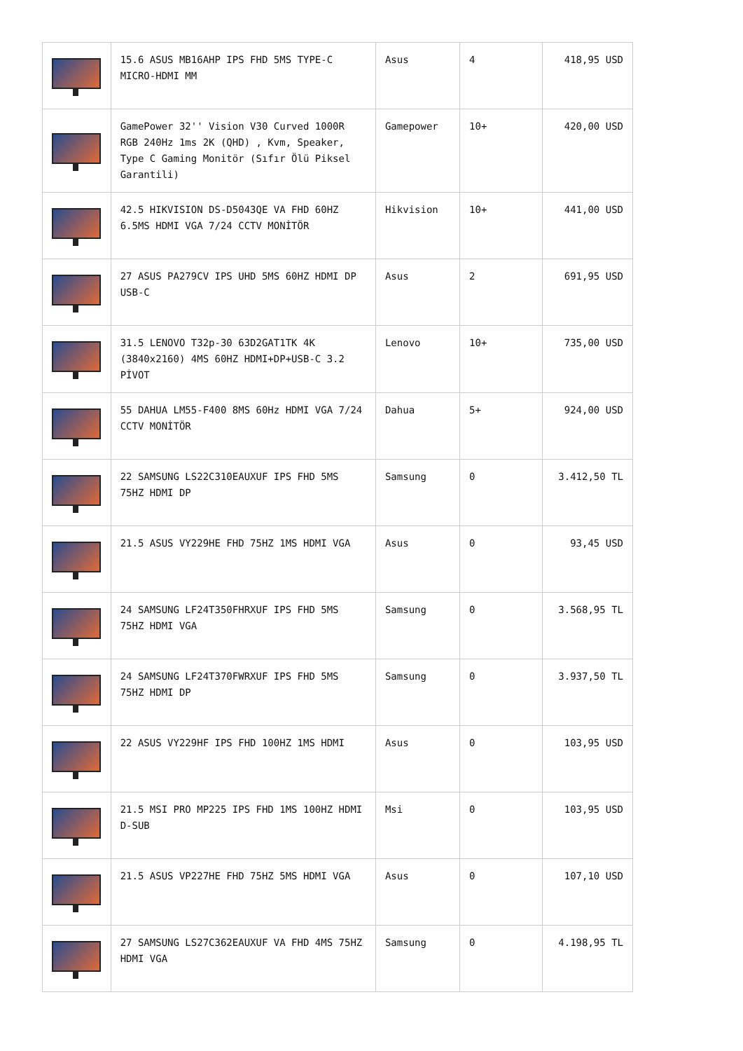| | 15.6 ASUS MB16AHP IPS FHD 5MS TYPE-C MICRO-HDMI MM | Asus | 4 | 418,95 USD |
| | GamePower 32'' Vision V30 Curved 1000R RGB 240Hz 1ms 2K (QHD) , Kvm, Speaker, Type C Gaming Monitör (Sıfır Ölü Piksel Garantili) | Gamepower | 10+ | 420,00 USD |
| | 42.5 HIKVISION DS-D5043QE VA FHD 60HZ 6.5MS HDMI VGA 7/24 CCTV MONİTÖR | Hikvision | 10+ | 441,00 USD |
| | 27 ASUS PA279CV IPS UHD 5MS 60HZ HDMI DP USB-C | Asus | 2 | 691,95 USD |
| | 31.5 LENOVO T32p-30 63D2GAT1TK 4K (3840x2160) 4MS 60HZ HDMI+DP+USB-C 3.2 PİVOT | Lenovo | 10+ | 735,00 USD |
| | 55 DAHUA LM55-F400 8MS 60Hz HDMI VGA 7/24 CCTV MONİTÖR | Dahua | 5+ | 924,00 USD |
| | 22 SAMSUNG LS22C310EAUXUF IPS FHD 5MS 75HZ HDMI DP | Samsung | 0 | 3.412,50 TL |
| | 21.5 ASUS VY229HE FHD 75HZ 1MS HDMI VGA | Asus | 0 | 93,45 USD |
| | 24 SAMSUNG LF24T350FHRXUF IPS FHD 5MS 75HZ HDMI VGA | Samsung | 0 | 3.568,95 TL |
| | 24 SAMSUNG LF24T370FWRXUF IPS FHD 5MS 75HZ HDMI DP | Samsung | 0 | 3.937,50 TL |
| | 22 ASUS VY229HF IPS FHD 100HZ 1MS HDMI | Asus | 0 | 103,95 USD |
| | 21.5 MSI PRO MP225 IPS FHD 1MS 100HZ HDMI D-SUB | Msi | 0 | 103,95 USD |
| | 21.5 ASUS VP227HE FHD 75HZ 5MS HDMI VGA | Asus | 0 | 107,10 USD |
| | 27 SAMSUNG LS27C362EAUXUF VA FHD 4MS 75HZ HDMI VGA | Samsung | 0 | 4.198,95 TL |